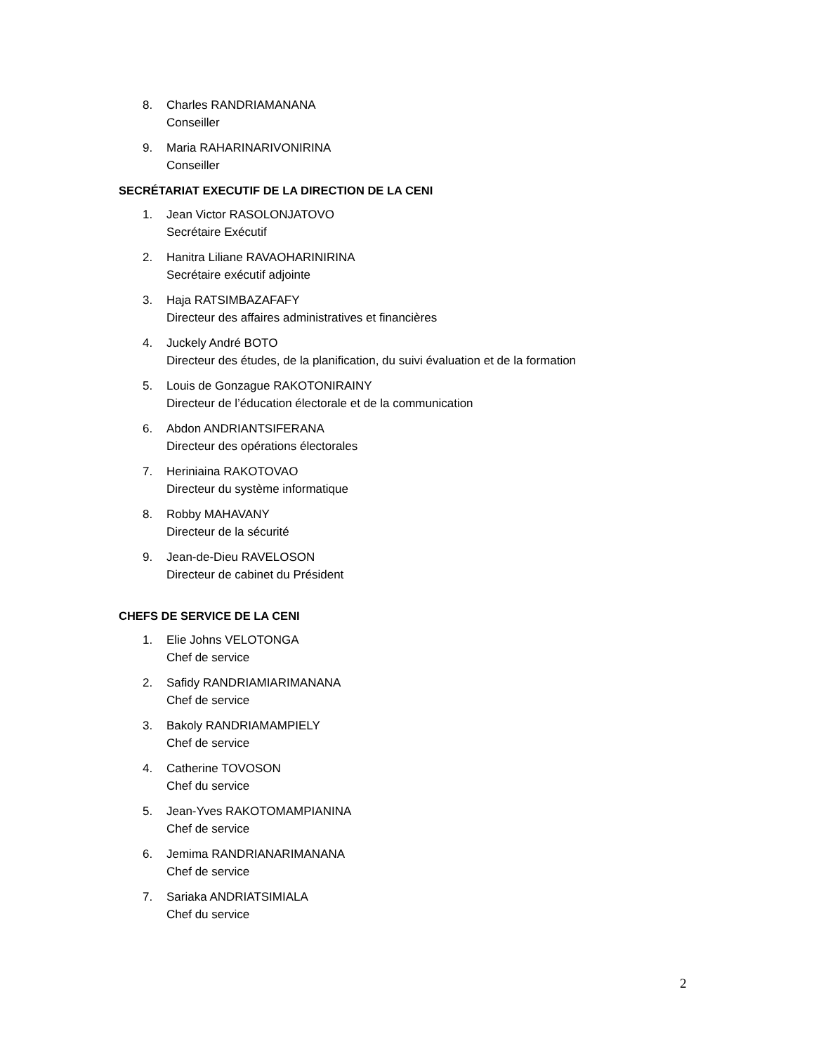8. Charles RANDRIAMANANA
Conseiller
9. Maria RAHARINARIVONIRINA
Conseiller
SECRÉTARIAT EXECUTIF DE LA DIRECTION DE LA CENI
1. Jean Victor RASOLONJATOVO
Secrétaire Exécutif
2. Hanitra Liliane RAVAOHARINIRINA
Secrétaire exécutif adjointe
3. Haja RATSIMBAZAFAFY
Directeur des affaires administratives et financières
4. Juckely André BOTO
Directeur des études, de la planification, du suivi évaluation et de la formation
5. Louis de Gonzague RAKOTONIRAINY
Directeur de l’éducation électorale et de la communication
6. Abdon ANDRIANTSIFERANA
Directeur des opérations électorales
7. Heriniaina RAKOTOVAO
Directeur du système informatique
8. Robby MAHAVANY
Directeur de la sécurité
9. Jean-de-Dieu RAVELOSON
Directeur de cabinet du Président
CHEFS DE SERVICE DE LA CENI
1. Elie Johns VELOTONGA
Chef de service
2. Safidy RANDRIAMIARIMANANA
Chef de service
3. Bakoly RANDRIAMAMPIELY
Chef de service
4. Catherine TOVOSON
Chef du service
5. Jean-Yves RAKOTOMAMPIANINA
Chef de service
6. Jemima RANDRIANARIMANANA
Chef de service
7. Sariaka ANDRIATSIMIALA
Chef du service
2